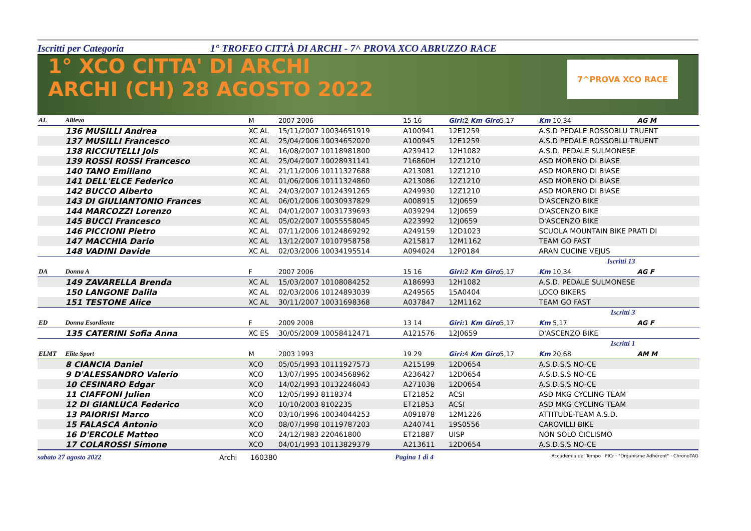Iscritti per Categoria 1° TROFEO CITTÀ DI ARCHI - 7^ PROVA XCO ABRUZZO RACE
1° XCO CITTA' DI ARCHI
ARCHI (CH) 28 AGOSTO 2022
7^PROVA XCO RACE
| AL | Allievo | M | 2007 2006 | 15 16 | Giri: 2 Km Giro 5,17 | Km 10,34 | AG M |
| | 136 MUSILLI Andrea | XC AL | 15/11/2007 10034651919 | A100941 | 12E1259 | A.S.D PEDALE ROSSOBLU TRUENT | |
| | 137 MUSILLI Francesco | XC AL | 25/04/2006 10034652020 | A100945 | 12E1259 | A.S.D PEDALE ROSSOBLU TRUENT | |
| | 138 RICCIUTELLI Jois | XC AL | 16/08/2007 10118981800 | A239412 | 12H1082 | A.S.D. PEDALE SULMONESE | |
| | 139 ROSSI ROSSI Francesco | XC AL | 25/04/2007 10028931141 | 716860H | 12Z1210 | ASD MORENO DI BIASE | |
| | 140 TANO Emiliano | XC AL | 21/11/2006 10111327688 | A213081 | 12Z1210 | ASD MORENO DI BIASE | |
| | 141 DELL'ELCE Federico | XC AL | 01/06/2006 10111324860 | A213086 | 12Z1210 | ASD MORENO DI BIASE | |
| | 142 BUCCO Alberto | XC AL | 24/03/2007 10124391265 | A249930 | 12Z1210 | ASD MORENO DI BIASE | |
| | 143 DI GIULIANTONIO Frances | XC AL | 06/01/2006 10030937829 | A008915 | 12J0659 | D'ASCENZO BIKE | |
| | 144 MARCOZZI Lorenzo | XC AL | 04/01/2007 10031739693 | A039294 | 12J0659 | D'ASCENZO BIKE | |
| | 145 BUCCI Francesco | XC AL | 05/02/2007 10055558045 | A223992 | 12J0659 | D'ASCENZO BIKE | |
| | 146 PICCIONI Pietro | XC AL | 07/11/2006 10124869292 | A249159 | 12D1023 | SCUOLA MOUNTAIN BIKE PRATI DI | |
| | 147 MACCHIA Dario | XC AL | 13/12/2007 10107958758 | A215817 | 12M1162 | TEAM GO FAST | |
| | 148 VADINI Davide | XC AL | 02/03/2006 10034195514 | A094024 | 12P0184 | ARAN CUCINE VEJUS | |
| Iscritti 13 | | | | | | | |
| DA | Donna A | F | 2007 2006 | 15 16 | Giri: 2 Km Giro 5,17 | Km 10,34 | AG F |
| | 149 ZAVARELLA Brenda | XC AL | 15/03/2007 10108084252 | A186993 | 12H1082 | A.S.D. PEDALE SULMONESE | |
| | 150 LANGONE Dalila | XC AL | 02/03/2006 10124893039 | A249565 | 15A0404 | LOCO BIKERS | |
| | 151 TESTONE Alice | XC AL | 30/11/2007 10031698368 | A037847 | 12M1162 | TEAM GO FAST | |
| Iscritti 3 | | | | | | | |
| ED | Donna Esordiente | F | 2009 2008 | 13 14 | Giri: 1 Km Giro 5,17 | Km 5,17 | AG F |
| | 135 CATERINI Sofia Anna | XC ES | 30/05/2009 10058412471 | A121576 | 12J0659 | D'ASCENZO BIKE | |
| Iscritti 1 | | | | | | | |
| ELMT | Elite Sport | M | 2003 1993 | 19 29 | Giri: 4 Km Giro 5,17 | Km 20,68 | AM M |
| | 8 CIANCIA Daniel | XCO | 05/05/1993 10111927573 | A215199 | 12D0654 | A.S.D.S.S NO-CE | |
| | 9 D'ALESSANDRO Valerio | XCO | 13/07/1995 10034568962 | A236427 | 12D0654 | A.S.D.S.S NO-CE | |
| | 10 CESINARO Edgar | XCO | 14/02/1993 10132246043 | A271038 | 12D0654 | A.S.D.S.S NO-CE | |
| | 11 CIAFFONI Julien | XCO | 12/05/1993 8118374 | ET21852 | ACSI | ASD MKG CYCLING TEAM | |
| | 12 DI GIANLUCA Federico | XCO | 10/10/2003 8102235 | ET21853 | ACSI | ASD MKG CYCLING TEAM | |
| | 13 PAIORISI Marco | XCO | 03/10/1996 10034044253 | A091878 | 12M1226 | ATTITUDE-TEAM A.S.D. | |
| | 15 FALASCA Antonio | XCO | 08/07/1998 10119787203 | A240741 | 19S0556 | CAROVILLI BIKE | |
| | 16 D'ERCOLE Matteo | XCO | 24/12/1983 220461800 | ET21887 | UISP | NON SOLO CICLISMO | |
| | 17 COLAROSSI Simone | XCO | 04/01/1993 10113829379 | A213611 | 12D0654 | A.S.D.S.S NO-CE | |
sabato 27 agosto 2022 Archi 160380 Pagina 1 di 4 Accademia del Tempo · FICr · "Organisme Adhérent" · ChronoTAG